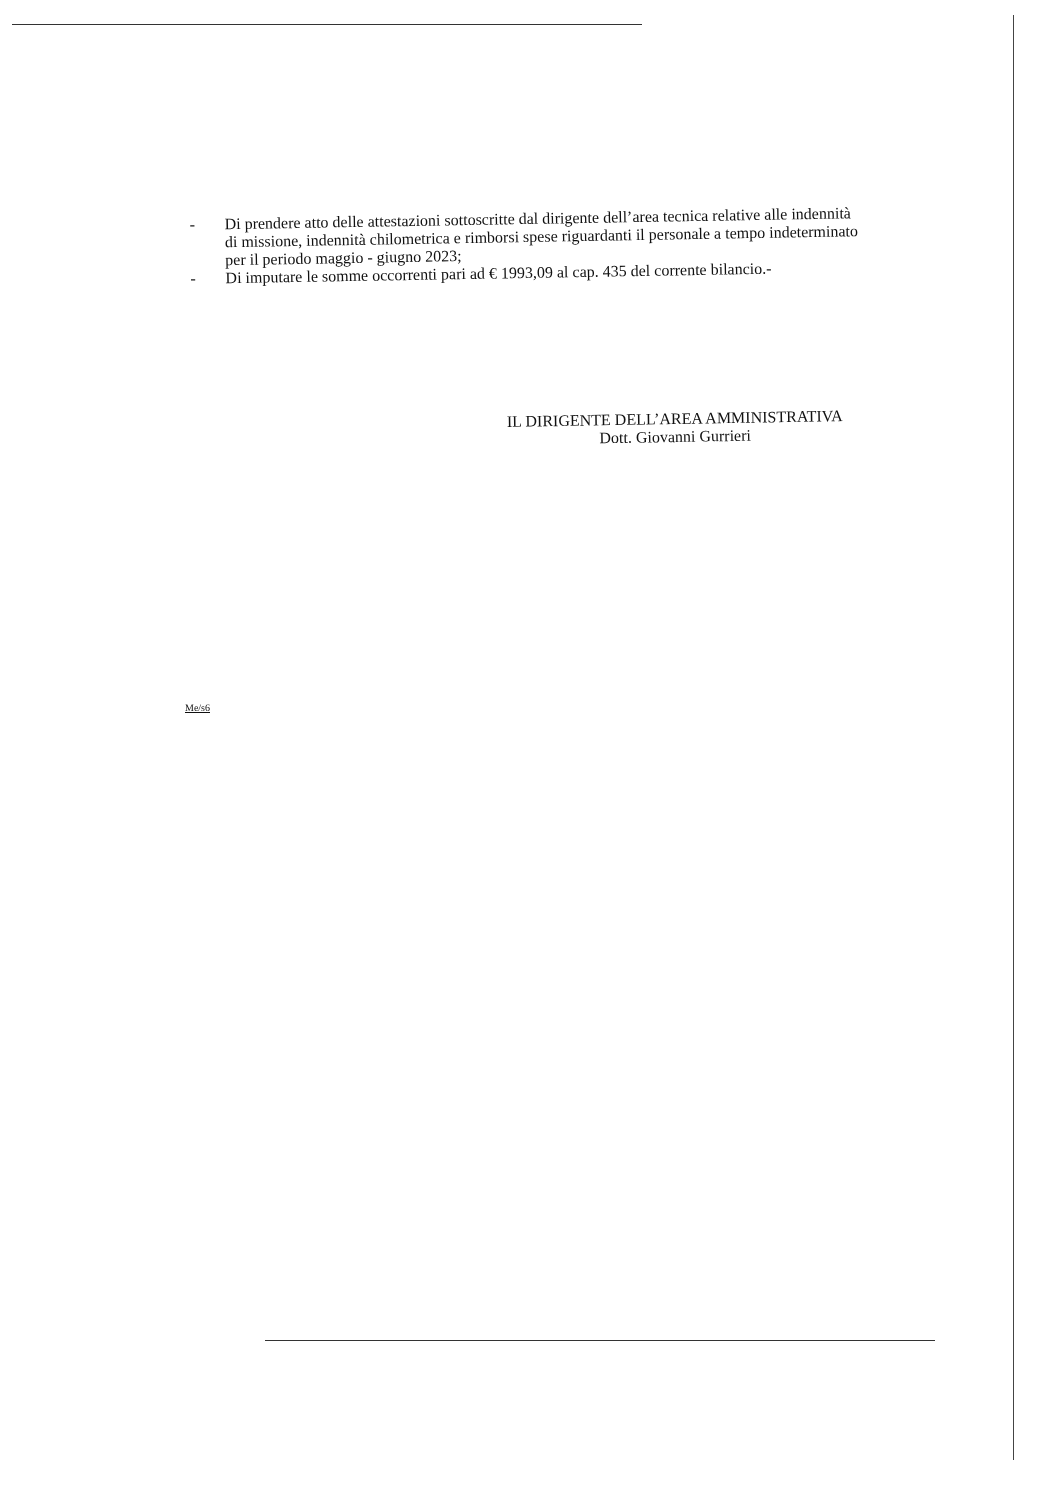- Di prendere atto delle attestazioni sottoscritte dal dirigente dell’area tecnica relative alle indennità di missione, indennità chilometrica e rimborsi spese riguardanti il personale a tempo indeterminato per il periodo maggio - giugno 2023;
- Di imputare le somme occorrenti pari ad € 1993,09 al cap. 435 del corrente bilancio.-
IL DIRIGENTE DELL’AREA AMMINISTRATIVA
Dott. Giovanni Gurrieri
Me/s6